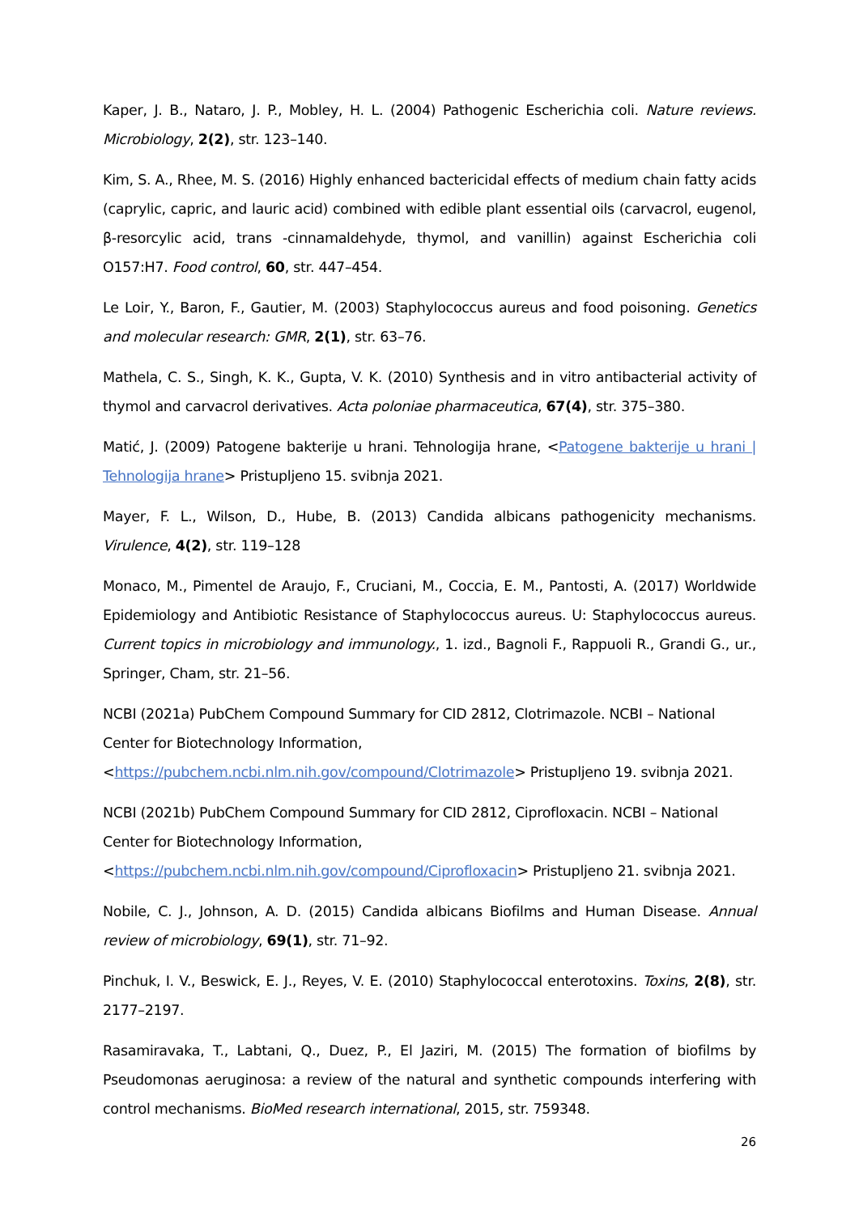Kaper, J. B., Nataro, J. P., Mobley, H. L. (2004) Pathogenic Escherichia coli. Nature reviews. Microbiology, 2(2), str. 123–140.
Kim, S. A., Rhee, M. S. (2016) Highly enhanced bactericidal effects of medium chain fatty acids (caprylic, capric, and lauric acid) combined with edible plant essential oils (carvacrol, eugenol, β-resorcylic acid, trans -cinnamaldehyde, thymol, and vanillin) against Escherichia coli O157:H7. Food control, 60, str. 447–454.
Le Loir, Y., Baron, F., Gautier, M. (2003) Staphylococcus aureus and food poisoning. Genetics and molecular research: GMR, 2(1), str. 63–76.
Mathela, C. S., Singh, K. K., Gupta, V. K. (2010) Synthesis and in vitro antibacterial activity of thymol and carvacrol derivatives. Acta poloniae pharmaceutica, 67(4), str. 375–380.
Matić, J. (2009) Patogene bakterije u hrani. Tehnologija hrane, <Patogene bakterije u hrani | Tehnologija hrane> Pristupljeno 15. svibnja 2021.
Mayer, F. L., Wilson, D., Hube, B. (2013) Candida albicans pathogenicity mechanisms. Virulence, 4(2), str. 119–128
Monaco, M., Pimentel de Araujo, F., Cruciani, M., Coccia, E. M., Pantosti, A. (2017) Worldwide Epidemiology and Antibiotic Resistance of Staphylococcus aureus. U: Staphylococcus aureus. Current topics in microbiology and immunology., 1. izd., Bagnoli F., Rappuoli R., Grandi G., ur., Springer, Cham, str. 21–56.
NCBI (2021a) PubChem Compound Summary for CID 2812, Clotrimazole. NCBI – National Center for Biotechnology Information,
<https://pubchem.ncbi.nlm.nih.gov/compound/Clotrimazole> Pristupljeno 19. svibnja 2021.
NCBI (2021b) PubChem Compound Summary for CID 2812, Ciprofloxacin. NCBI – National Center for Biotechnology Information,
<https://pubchem.ncbi.nlm.nih.gov/compound/Ciprofloxacin> Pristupljeno 21. svibnja 2021.
Nobile, C. J., Johnson, A. D. (2015) Candida albicans Biofilms and Human Disease. Annual review of microbiology, 69(1), str. 71–92.
Pinchuk, I. V., Beswick, E. J., Reyes, V. E. (2010) Staphylococcal enterotoxins. Toxins, 2(8), str. 2177–2197.
Rasamiravaka, T., Labtani, Q., Duez, P., El Jaziri, M. (2015) The formation of biofilms by Pseudomonas aeruginosa: a review of the natural and synthetic compounds interfering with control mechanisms. BioMed research international, 2015, str. 759348.
26